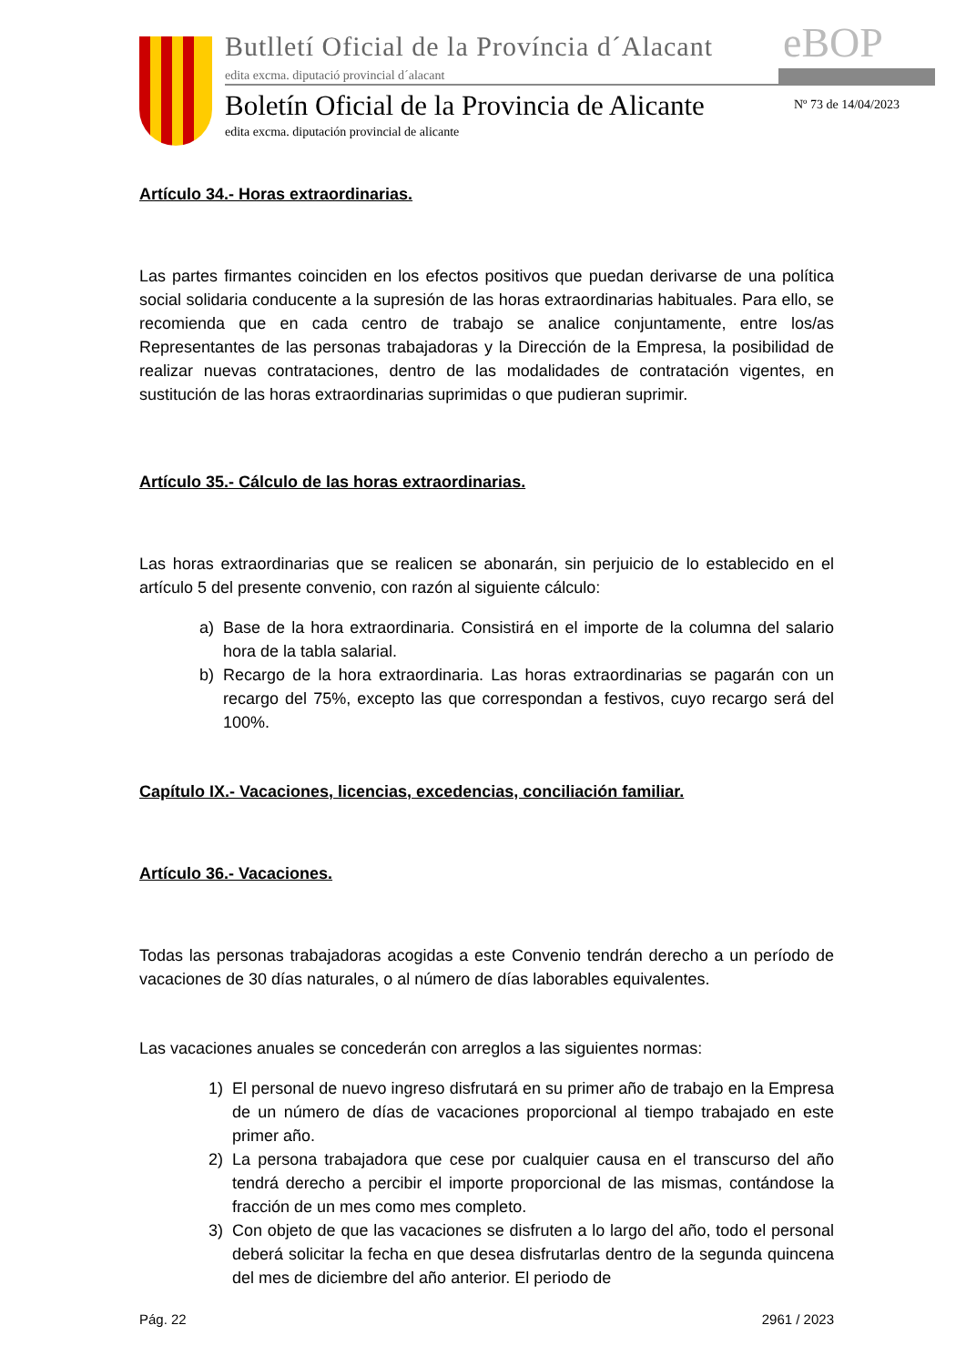Butlletí Oficial de la Província d´Alacant
eBOP
edita excma. diputació provincial d´alacant
Boletín Oficial de la Provincia de Alicante
Nº 73 de 14/04/2023
edita excma. diputación provincial de alicante
Artículo 34.- Horas extraordinarias.
Las partes firmantes coinciden en los efectos positivos que puedan derivarse de una política social solidaria conducente a la supresión de las horas extraordinarias habituales. Para ello, se recomienda que en cada centro de trabajo se analice conjuntamente, entre los/as Representantes de las personas trabajadoras y la Dirección de la Empresa, la posibilidad de realizar nuevas contrataciones, dentro de las modalidades de contratación vigentes, en sustitución de las horas extraordinarias suprimidas o que pudieran suprimir.
Artículo 35.- Cálculo de las horas extraordinarias.
Las horas extraordinarias que se realicen se abonarán, sin perjuicio de lo establecido en el artículo 5 del presente convenio, con razón al siguiente cálculo:
a) Base de la hora extraordinaria. Consistirá en el importe de la columna del salario hora de la tabla salarial.
b) Recargo de la hora extraordinaria. Las horas extraordinarias se pagarán con un recargo del 75%, excepto las que correspondan a festivos, cuyo recargo será del 100%.
Capítulo IX.- Vacaciones, licencias, excedencias, conciliación familiar.
Artículo 36.- Vacaciones.
Todas las personas trabajadoras acogidas a este Convenio tendrán derecho a un período de vacaciones de 30 días naturales, o al número de días laborables equivalentes.
Las vacaciones anuales se concederán con arreglos a las siguientes normas:
1) El personal de nuevo ingreso disfrutará en su primer año de trabajo en la Empresa de un número de días de vacaciones proporcional al tiempo trabajado en este primer año.
2) La persona trabajadora que cese por cualquier causa en el transcurso del año tendrá derecho a percibir el importe proporcional de las mismas, contándose la fracción de un mes como mes completo.
3) Con objeto de que las vacaciones se disfruten a lo largo del año, todo el personal deberá solicitar la fecha en que desea disfrutarlas dentro de la segunda quincena del mes de diciembre del año anterior. El periodo de
Pág. 22 2961 / 2023